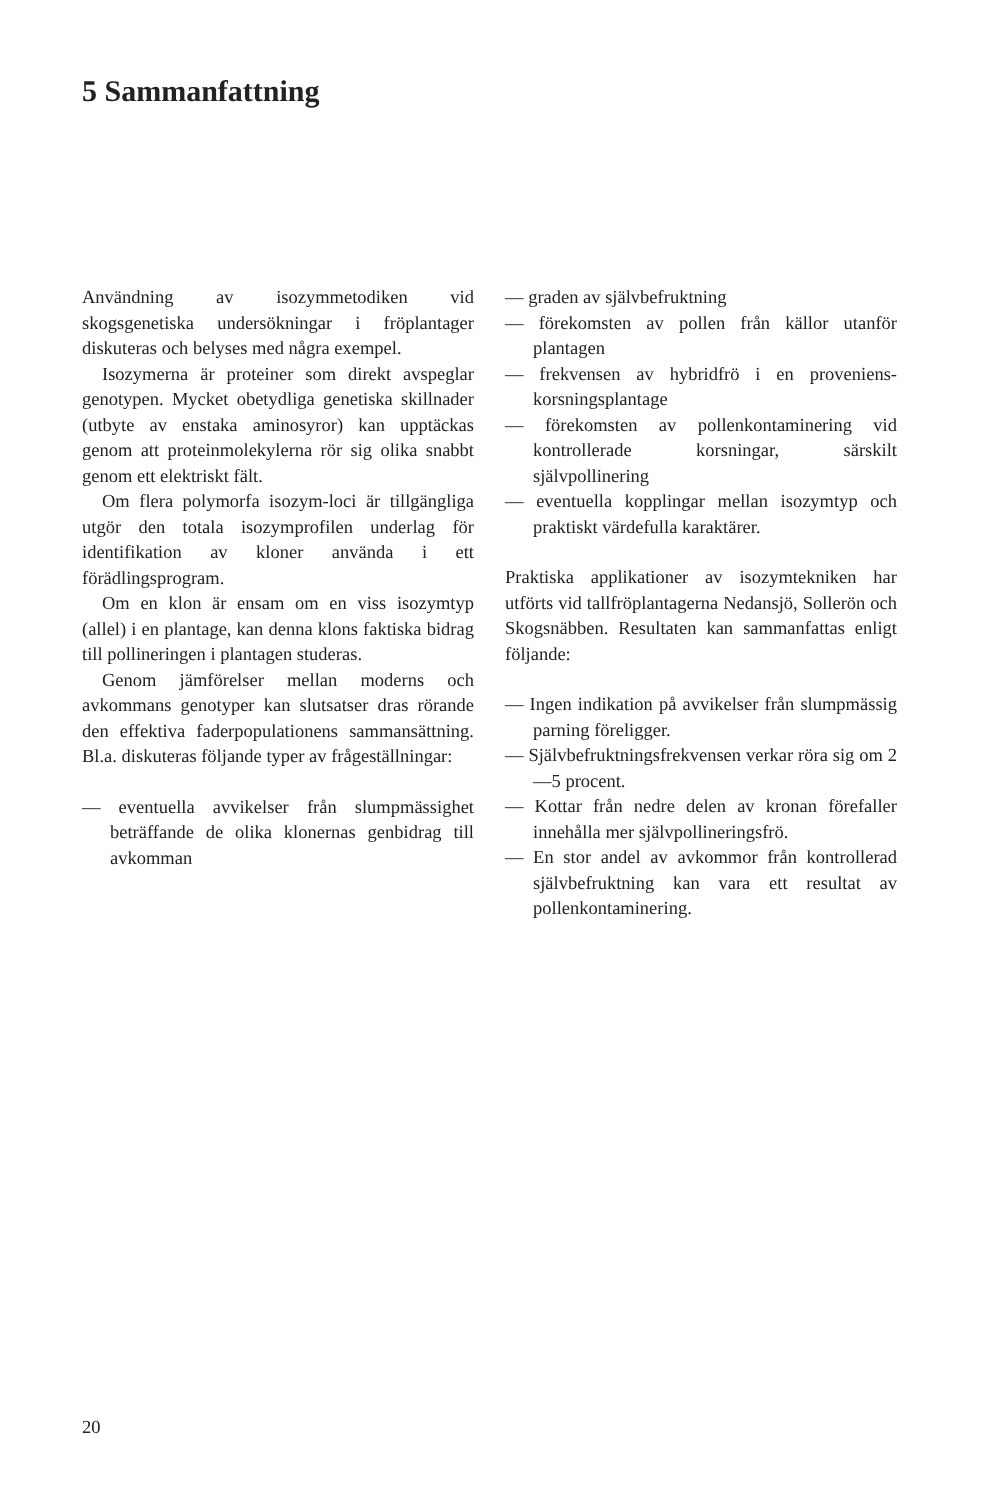5 Sammanfattning
Användning av isozymmetodiken vid skogsgenetiska undersökningar i fröplantager diskuteras och belyses med några exempel.
Isozymerna är proteiner som direkt avspeglar genotypen. Mycket obetydliga genetiska skillnader (utbyte av enstaka aminosyror) kan upptäckas genom att proteinmolekylerna rör sig olika snabbt genom ett elektriskt fält.
Om flera polymorfa isozym-loci är tillgängliga utgör den totala isozymprofilen underlag för identifikation av kloner använda i ett förädlingsprogram.
Om en klon är ensam om en viss isozymtyp (allel) i en plantage, kan denna klons faktiska bidrag till pollineringen i plantagen studeras.
Genom jämförelser mellan moderns och avkommans genotyper kan slutsatser dras rörande den effektiva faderpopulationens sammansättning. Bl.a. diskuteras följande typer av frågeställningar:
— eventuella avvikelser från slumpmässighet beträffande de olika klonernas genbidrag till avkomman
— graden av självbefruktning
— förekomsten av pollen från källor utanför plantagen
— frekvensen av hybridfrö i en proveniens-korsningsplantage
— förekomsten av pollenkontaminering vid kontrollerade korsningar, särskilt självpollinering
— eventuella kopplingar mellan isozymtyp och praktiskt värdefulla karaktärer.
Praktiska applikationer av isozymtekniken har utförts vid tallfröplantagerna Nedansjö, Sollerön och Skogsnäbben. Resultaten kan sammanfattas enligt följande:
— Ingen indikation på avvikelser från slumpmässig parning föreligger.
— Självbefruktningsfrekvensen verkar röra sig om 2—5 procent.
— Kottar från nedre delen av kronan förefaller innehålla mer självpollineringsfrö.
— En stor andel av avkommor från kontrollerad självbefruktning kan vara ett resultat av pollenkontaminering.
20